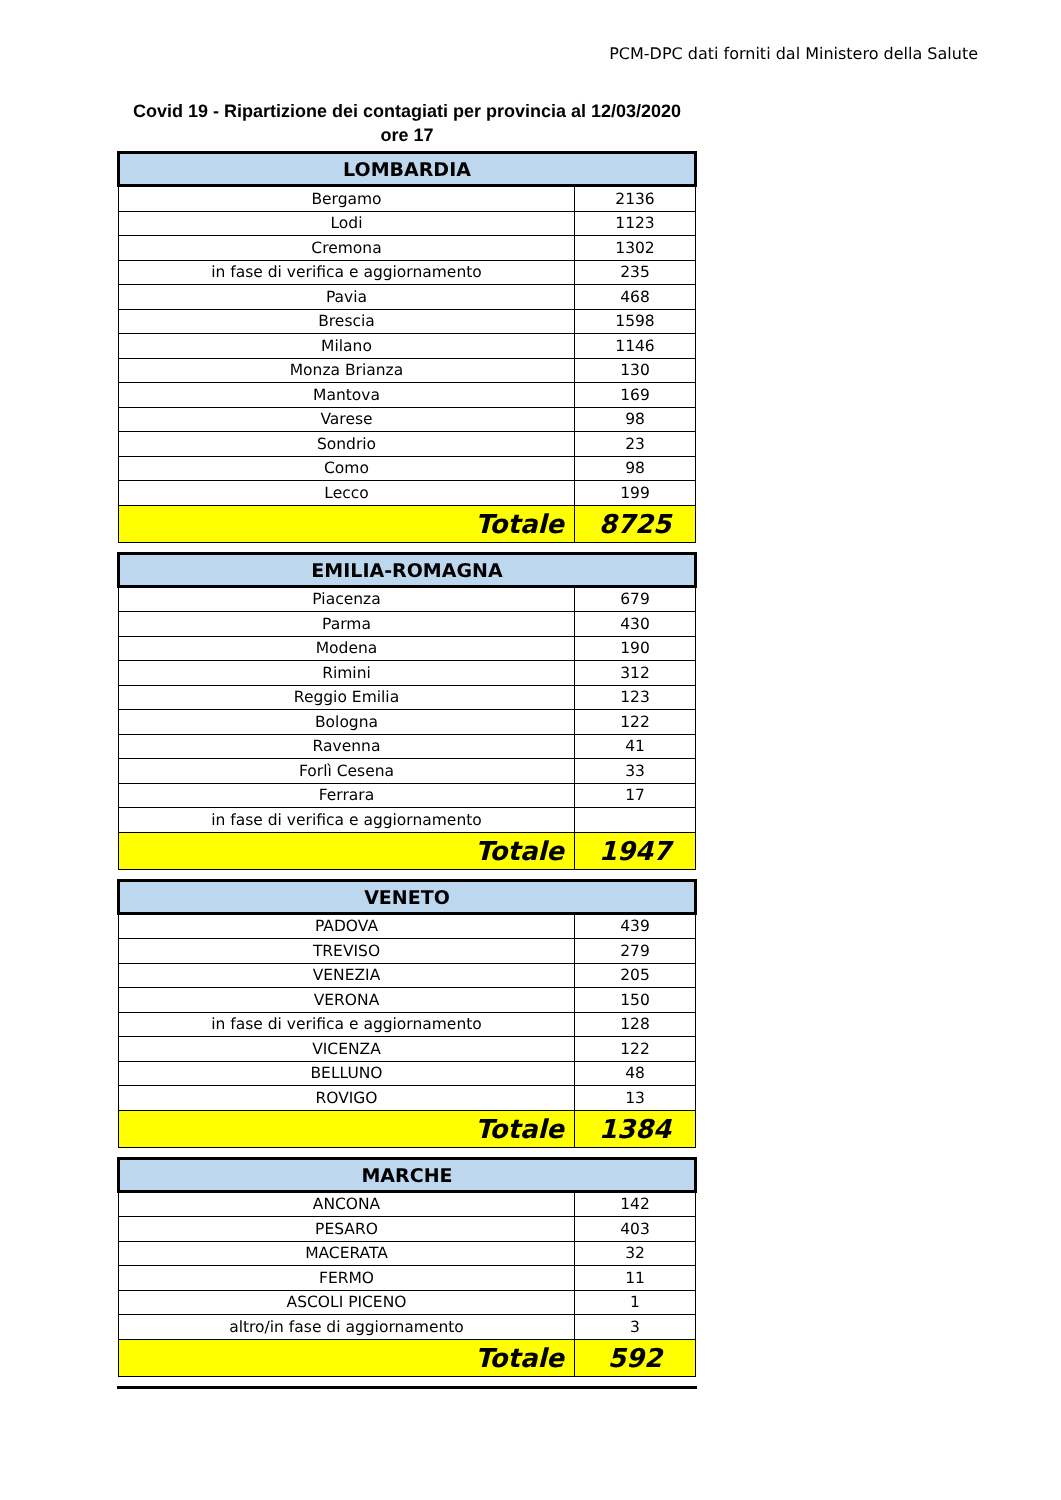PCM-DPC dati forniti dal Ministero della Salute
Covid 19 - Ripartizione dei contagiati per provincia al 12/03/2020
ore 17
| LOMBARDIA | |
| --- | --- |
| Bergamo | 2136 |
| Lodi | 1123 |
| Cremona | 1302 |
| in fase di verifica e aggiornamento | 235 |
| Pavia | 468 |
| Brescia | 1598 |
| Milano | 1146 |
| Monza Brianza | 130 |
| Mantova | 169 |
| Varese | 98 |
| Sondrio | 23 |
| Como | 98 |
| Lecco | 199 |
| Totale | 8725 |
| EMILIA-ROMAGNA | |
| --- | --- |
| Piacenza | 679 |
| Parma | 430 |
| Modena | 190 |
| Rimini | 312 |
| Reggio Emilia | 123 |
| Bologna | 122 |
| Ravenna | 41 |
| Forlì Cesena | 33 |
| Ferrara | 17 |
| in fase di verifica e aggiornamento | |
| Totale | 1947 |
| VENETO | |
| --- | --- |
| PADOVA | 439 |
| TREVISO | 279 |
| VENEZIA | 205 |
| VERONA | 150 |
| in fase di verifica e aggiornamento | 128 |
| VICENZA | 122 |
| BELLUNO | 48 |
| ROVIGO | 13 |
| Totale | 1384 |
| MARCHE | |
| --- | --- |
| ANCONA | 142 |
| PESARO | 403 |
| MACERATA | 32 |
| FERMO | 11 |
| ASCOLI PICENO | 1 |
| altro/in fase di aggiornamento | 3 |
| Totale | 592 |